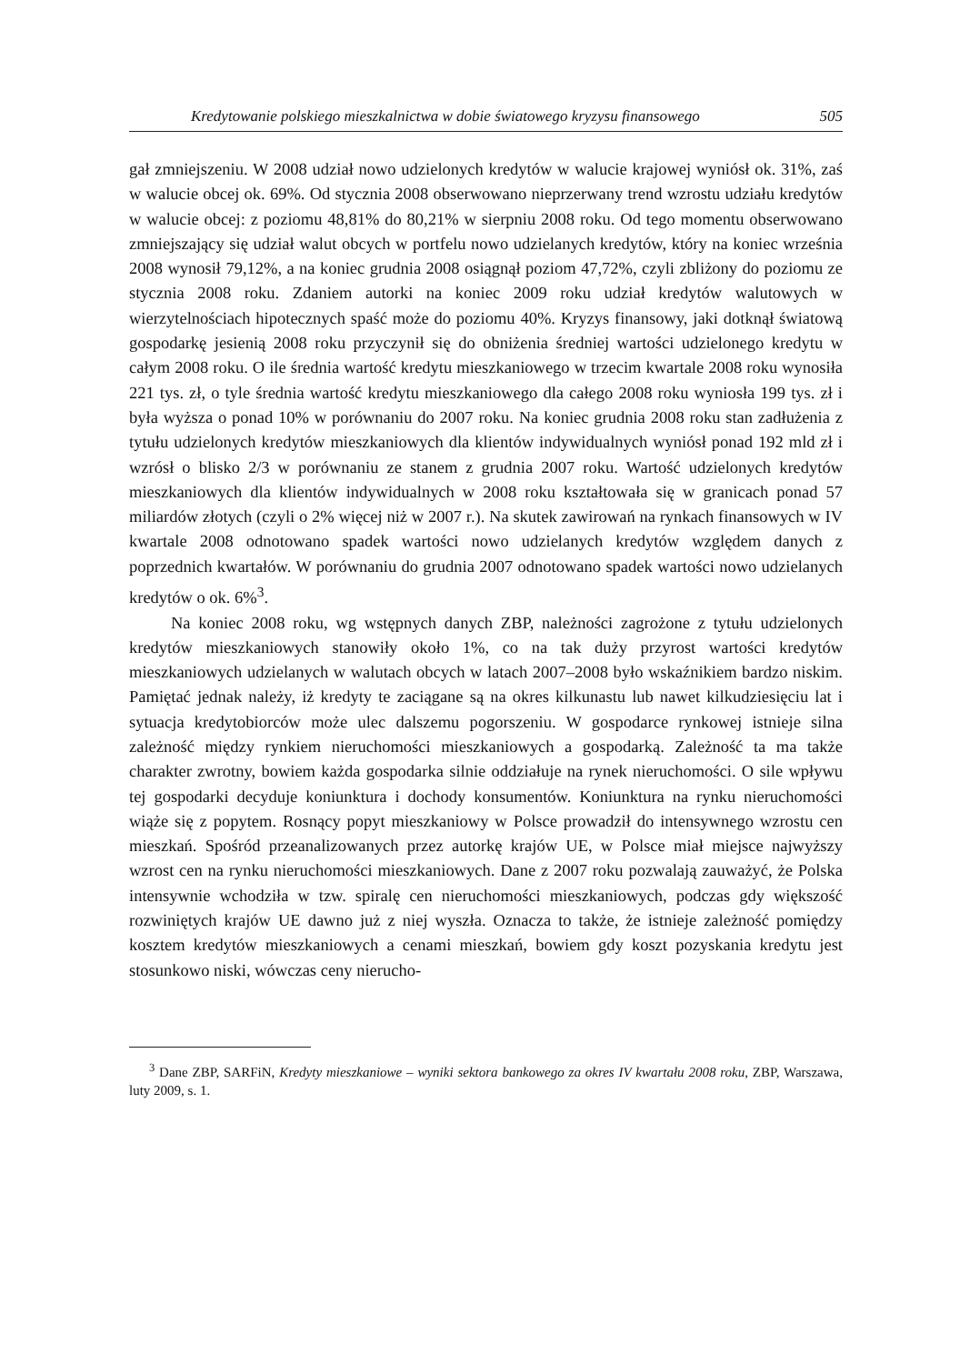Kredytowanie polskiego mieszkalnictwa w dobie światowego kryzysu finansowego 505
gał zmniejszeniu. W 2008 udział nowo udzielonych kredytów w walucie krajowej wyniósł ok. 31%, zaś w walucie obcej ok. 69%. Od stycznia 2008 obserwowano nieprzerwany trend wzrostu udziału kredytów w walucie obcej: z poziomu 48,81% do 80,21% w sierpniu 2008 roku. Od tego momentu obserwowano zmniejszający się udział walut obcych w portfelu nowo udzielanych kredytów, który na koniec września 2008 wynosił 79,12%, a na koniec grudnia 2008 osiągnął poziom 47,72%, czyli zbliżony do poziomu ze stycznia 2008 roku. Zdaniem autorki na koniec 2009 roku udział kredytów walutowych w wierzytelnościach hipotecznych spaść może do poziomu 40%. Kryzys finansowy, jaki dotknął światową gospodarkę jesienią 2008 roku przyczynił się do obniżenia średniej wartości udzielonego kredytu w całym 2008 roku. O ile średnia wartość kredytu mieszkaniowego w trzecim kwartale 2008 roku wynosiła 221 tys. zł, o tyle średnia wartość kredytu mieszkaniowego dla całego 2008 roku wyniosła 199 tys. zł i była wyższa o ponad 10% w porównaniu do 2007 roku. Na koniec grudnia 2008 roku stan zadłużenia z tytułu udzielonych kredytów mieszkaniowych dla klientów indywidualnych wyniósł ponad 192 mld zł i wzrósł o blisko 2/3 w porównaniu ze stanem z grudnia 2007 roku. Wartość udzielonych kredytów mieszkaniowych dla klientów indywidualnych w 2008 roku kształtowała się w granicach ponad 57 miliardów złotych (czyli o 2% więcej niż w 2007 r.). Na skutek zawirowań na rynkach finansowych w IV kwartale 2008 odnotowano spadek wartości nowo udzielanych kredytów względem danych z poprzednich kwartałów. W porównaniu do grudnia 2007 odnotowano spadek wartości nowo udzielanych kredytów o ok. 6%<sup>3</sup>.
Na koniec 2008 roku, wg wstępnych danych ZBP, należności zagrożone z tytułu udzielonych kredytów mieszkaniowych stanowiły około 1%, co na tak duży przyrost wartości kredytów mieszkaniowych udzielanych w walutach obcych w latach 2007–2008 było wskaźnikiem bardzo niskim. Pamiętać jednak należy, iż kredyty te zaciągane są na okres kilkunastu lub nawet kilkudziesięciu lat i sytuacja kredytobiorców może ulec dalszemu pogorszeniu. W gospodarce rynkowej istnieje silna zależność między rynkiem nieruchomości mieszkaniowych a gospodarką. Zależność ta ma także charakter zwrotny, bowiem każda gospodarka silnie oddziałuje na rynek nieruchomości. O sile wpływu tej gospodarki decyduje koniunktura i dochody konsumentów. Koniunktura na rynku nieruchomości wiąże się z popytem. Rosnący popyt mieszkaniowy w Polsce prowadził do intensywnego wzrostu cen mieszkań. Spośród przeanalizowanych przez autorkę krajów UE, w Polsce miał miejsce najwyższy wzrost cen na rynku nieruchomości mieszkaniowych. Dane z 2007 roku pozwalają zauważyć, że Polska intensywnie wchodziła w tzw. spiralę cen nieruchomości mieszkaniowych, podczas gdy większość rozwiniętych krajów UE dawno już z niej wyszła. Oznacza to także, że istnieje zależność pomiędzy kosztem kredytów mieszkaniowych a cenami mieszkań, bowiem gdy koszt pozyskania kredytu jest stosunkowo niski, wówczas ceny nierucho-
<sup>3</sup> Dane ZBP, SARFiN, Kredyty mieszkaniowe – wyniki sektora bankowego za okres IV kwartału 2008 roku, ZBP, Warszawa, luty 2009, s. 1.